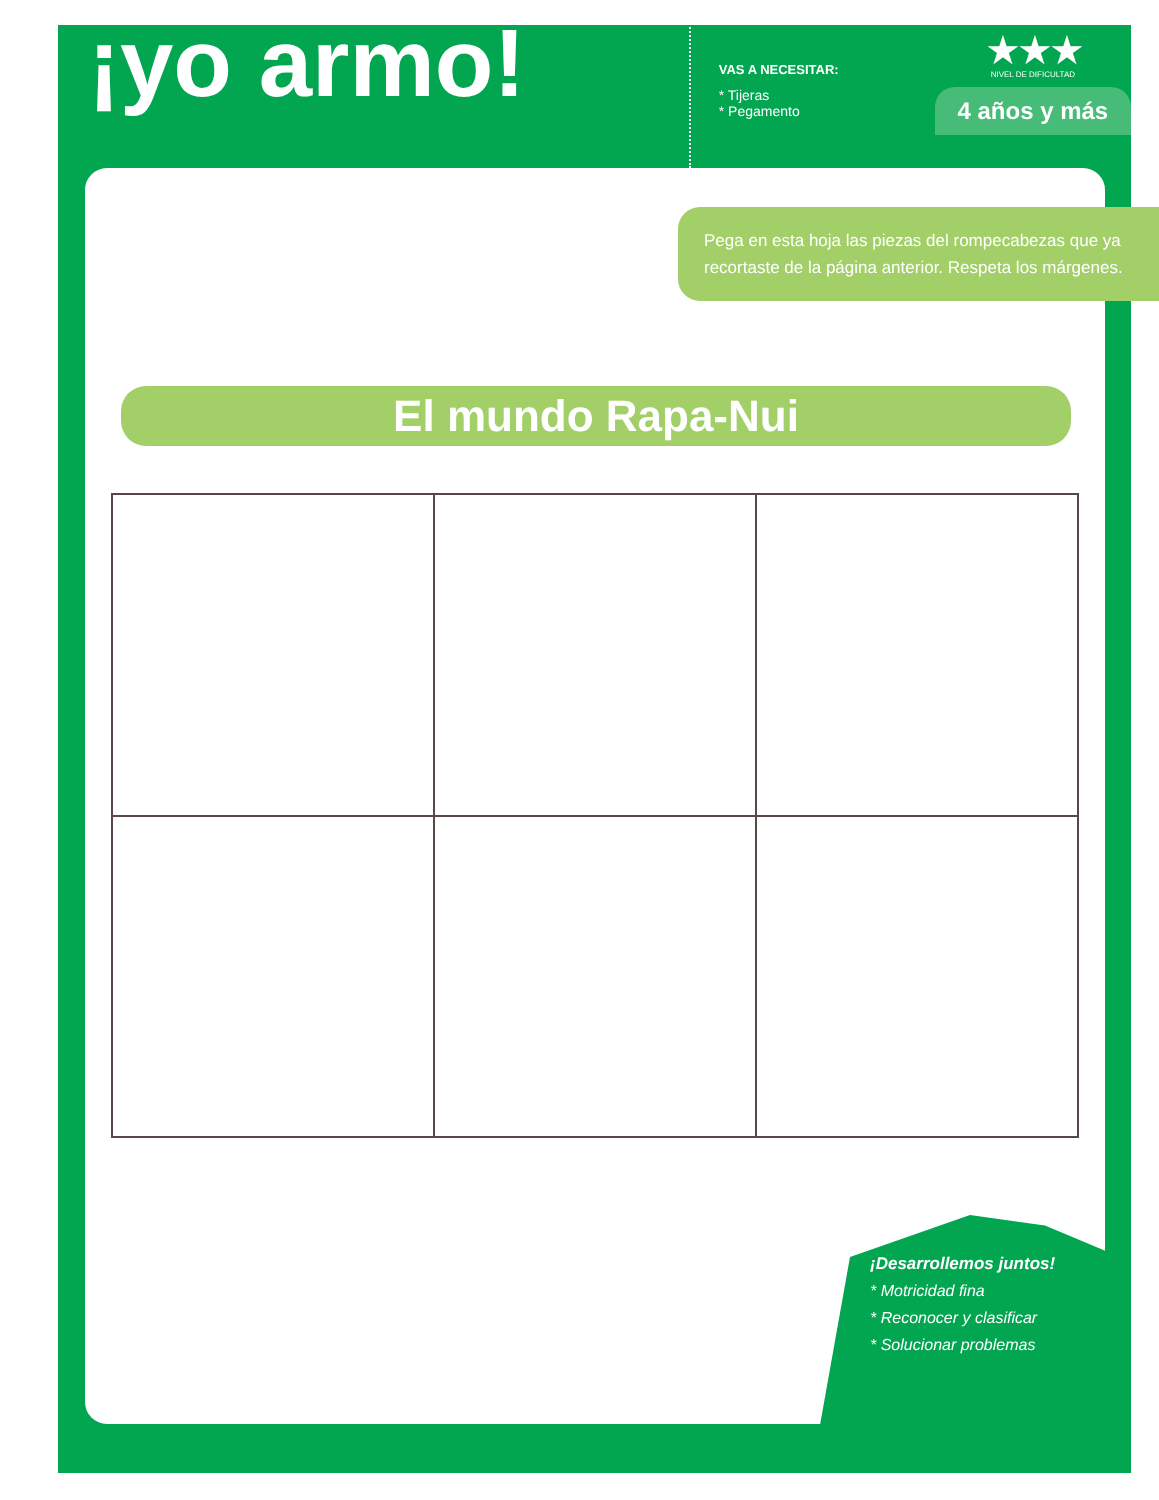¡yo armo!
VAS A NECESITAR:
* Tijeras
* Pegamento
★★★
NIVEL DE DIFICULTAD
4 años y más
Pega en esta hoja las piezas del rompecabezas que ya recortaste de la página anterior. Respeta los márgenes.
El mundo Rapa-Nui
¡Desarrollemos juntos!
* Motricidad fina
* Reconocer y clasificar
* Solucionar problemas